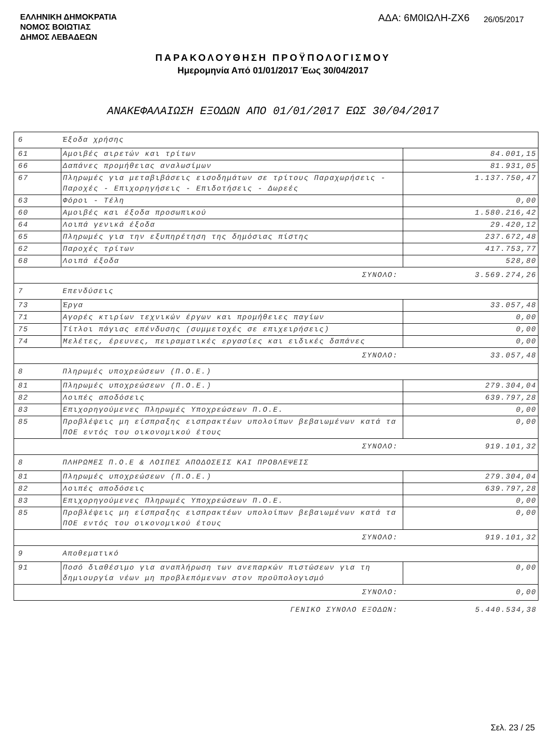ΕΛΛΗΝΙΚΗ ΔΗΜΟΚΡΑΤΙΑ
ΝΟΜΟΣ ΒΟΙΩΤΙΑΣ
ΔΗΜΟΣ ΛΕΒΑΔΕΩΝ
ΑΔΑ: 6Μ0ΙΩΛΗ-ΖΧ6 26/05/2017
ΠΑΡΑΚΟΛΟΥΘΗΣΗ ΠΡΟΫΠΟΛΟΓΙΣΜΟΥ
Ημερομηνία Από 01/01/2017 Έως 30/04/2017
ΑΝΑΚΕΦΑΛΑΙΩΣΗ ΕΞΟΔΩΝ ΑΠΟ 01/01/2017 ΕΩΣ 30/04/2017
| 6 | Έξοδα χρήσης | |
| 61 | Αμοιβές αιρετών και τρίτων | 84.001,15 |
| 66 | Δαπάνες προμήθειας αναλωσίμων | 81.931,05 |
| 67 | Πληρωμές για μεταβιβάσεις εισοδημάτων σε τρίτους Παραχωρήσεις - Παροχές - Επιχορηγήσεις - Επιδοτήσεις - Δωρεές | 1.137.750,47 |
| 63 | Φόροι - Τέλη | 0,00 |
| 60 | Αμοιβές και έξοδα προσωπικού | 1.580.216,42 |
| 64 | Λοιπά γενικά έξοδα | 29.420,12 |
| 65 | Πληρωμές για την εξυπηρέτηση της δημόσιας πίστης | 237.672,48 |
| 62 | Παροχές τρίτων | 417.753,77 |
| 68 | Λοιπά έξοδα | 528,80 |
| ΣΥΝΟΛΟ: | | 3.569.274,26 |
| 7 | Επενδύσεις | |
| 73 | Έργα | 33.057,48 |
| 71 | Αγορές κτιρίων τεχνικών έργων και προμήθειες παγίων | 0,00 |
| 75 | Τίτλοι πάγιας επένδυσης (συμμετοχές σε επιχειρήσεις) | 0,00 |
| 74 | Μελέτες, έρευνες, πειραματικές εργασίες και ειδικές δαπάνες | 0,00 |
| ΣΥΝΟΛΟ: | | 33.057,48 |
| 8 | Πληρωμές υποχρεώσεων (Π.Ο.Ε.) | |
| 81 | Πληρωμές υποχρεώσεων (Π.Ο.Ε.) | 279.304,04 |
| 82 | Λοιπές αποδόσεις | 639.797,28 |
| 83 | Επιχορηγούμενες Πληρωμές Υποχρεώσεων Π.Ο.Ε. | 0,00 |
| 85 | Προβλέψεις μη είσπραξης εισπρακτέων υπολοίπων βεβαιωμένων κατά τα ΠΟΕ εντός του οικονομικού έτους | 0,00 |
| ΣΥΝΟΛΟ: | | 919.101,32 |
| 8 | ΠΛΗΡΩΜΕΣ Π.Ο.Ε & ΛΟΙΠΕΣ ΑΠΟΔΟΣΕΙΣ ΚΑΙ ΠΡΟΒΛΕΨΕΙΣ | |
| 81 | Πληρωμές υποχρεώσεων (Π.Ο.Ε.) | 279.304,04 |
| 82 | Λοιπές αποδόσεις | 639.797,28 |
| 83 | Επιχορηγούμενες Πληρωμές Υποχρεώσεων Π.Ο.Ε. | 0,00 |
| 85 | Προβλέψεις μη είσπραξης εισπρακτέων υπολοίπων βεβαιωμένων κατά τα ΠΟΕ εντός του οικονομικού έτους | 0,00 |
| ΣΥΝΟΛΟ: | | 919.101,32 |
| 9 | Αποθεματικό | |
| 91 | Ποσό διαθέσιμο για αναπλήρωση των ανεπαρκών πιστώσεων για τη δημιουργία νέων μη προβλεπόμενων στον προϋπολογισμό | 0,00 |
| ΣΥΝΟΛΟ: | | 0,00 |
| ΓΕΝΙΚΟ ΣΥΝΟΛΟ ΕΞΟΔΩΝ: | | 5.440.534,38 |
Σελ. 23 / 25